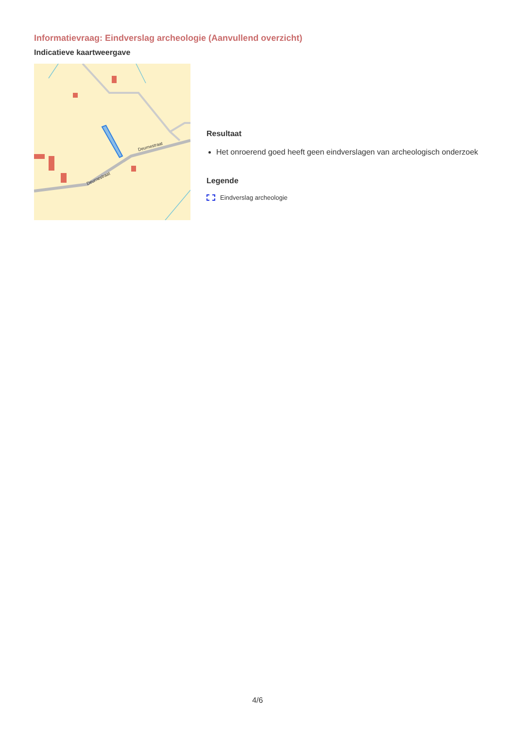Informatievraag: Eindverslag archeologie (Aanvullend overzicht)
Indicatieve kaartweergave
Deurnestraat
Deurnestraat
Resultaat
Het onroerend goed heeft geen eindverslagen van archeologisch onderzoek
Legende
Eindverslag archeologie
4/6